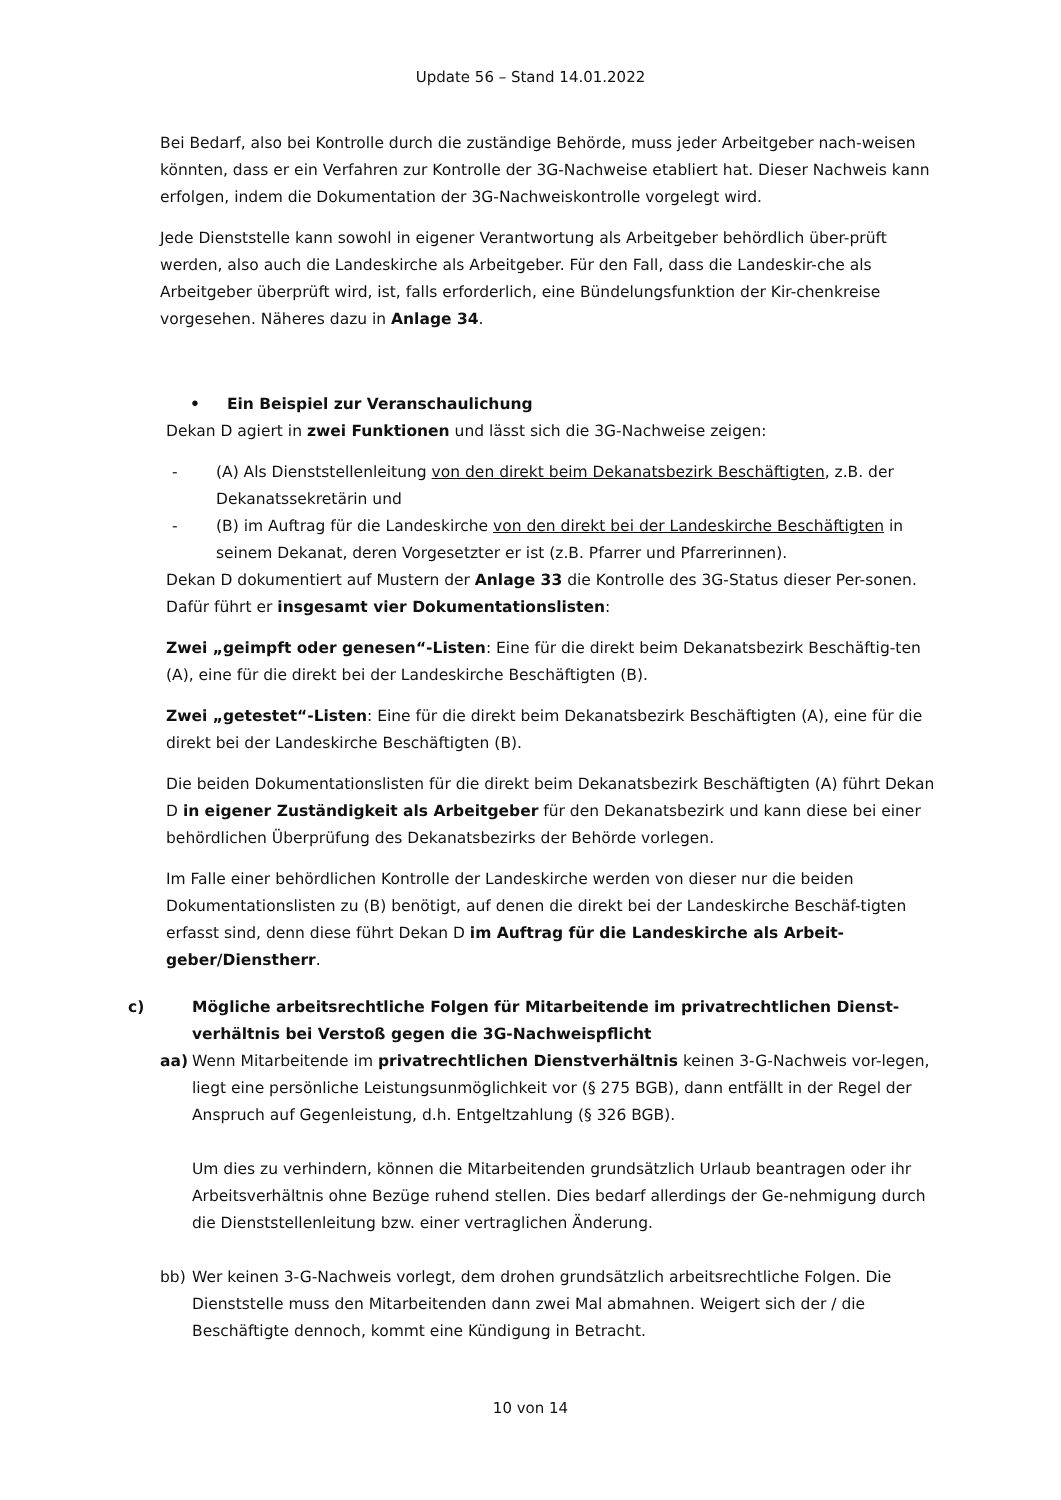Update 56 – Stand 14.01.2022
Bei Bedarf, also bei Kontrolle durch die zuständige Behörde, muss jeder Arbeitgeber nach-weisen könnten, dass er ein Verfahren zur Kontrolle der 3G-Nachweise etabliert hat. Dieser Nachweis kann erfolgen, indem die Dokumentation der 3G-Nachweiskontrolle vorgelegt wird.
Jede Dienststelle kann sowohl in eigener Verantwortung als Arbeitgeber behördlich über-prüft werden, also auch die Landeskirche als Arbeitgeber. Für den Fall, dass die Landeskir-che als Arbeitgeber überprüft wird, ist, falls erforderlich, eine Bündelungsfunktion der Kir-chenkreise vorgesehen. Näheres dazu in Anlage 34.
• Ein Beispiel zur Veranschaulichung
Dekan D agiert in zwei Funktionen und lässt sich die 3G-Nachweise zeigen:
- (A) Als Dienststellenleitung von den direkt beim Dekanatsbezirk Beschäftigten, z.B. der Dekanatssekretärin und
- (B) im Auftrag für die Landeskirche von den direkt bei der Landeskirche Beschäftigten in seinem Dekanat, deren Vorgesetzter er ist (z.B. Pfarrer und Pfarrerinnen).
Dekan D dokumentiert auf Mustern der Anlage 33 die Kontrolle des 3G-Status dieser Per-sonen. Dafür führt er insgesamt vier Dokumentationslisten:
Zwei „geimpft oder genesen“-Listen: Eine für die direkt beim Dekanatsbezirk Beschäftig-ten (A), eine für die direkt bei der Landeskirche Beschäftigten (B).
Zwei „getestet“-Listen: Eine für die direkt beim Dekanatsbezirk Beschäftigten (A), eine für die direkt bei der Landeskirche Beschäftigten (B).
Die beiden Dokumentationslisten für die direkt beim Dekanatsbezirk Beschäftigten (A) führt Dekan D in eigener Zuständigkeit als Arbeitgeber für den Dekanatsbezirk und kann diese bei einer behördlichen Überprüfung des Dekanatsbezirks der Behörde vorlegen.
Im Falle einer behördlichen Kontrolle der Landeskirche werden von dieser nur die beiden Dokumentationslisten zu (B) benötigt, auf denen die direkt bei der Landeskirche Beschäf-tigten erfasst sind, denn diese führt Dekan D im Auftrag für die Landeskirche als Arbeit-geber/Dienstherr.
c) Mögliche arbeitsrechtliche Folgen für Mitarbeitende im privatrechtlichen Dienst-verhältnis bei Verstoß gegen die 3G-Nachweispflicht
aa) Wenn Mitarbeitende im privatrechtlichen Dienstverhältnis keinen 3-G-Nachweis vor-legen, liegt eine persönliche Leistungsunmöglichkeit vor (§ 275 BGB), dann entfällt in der Regel der Anspruch auf Gegenleistung, d.h. Entgeltzahlung (§ 326 BGB).
Um dies zu verhindern, können die Mitarbeitenden grundsätzlich Urlaub beantragen oder ihr Arbeitsverhältnis ohne Bezüge ruhend stellen. Dies bedarf allerdings der Ge-nehmigung durch die Dienststellenleitung bzw. einer vertraglichen Änderung.
bb) Wer keinen 3-G-Nachweis vorlegt, dem drohen grundsätzlich arbeitsrechtliche Folgen. Die Dienststelle muss den Mitarbeitenden dann zwei Mal abmahnen. Weigert sich der / die Beschäftigte dennoch, kommt eine Kündigung in Betracht.
10 von 14